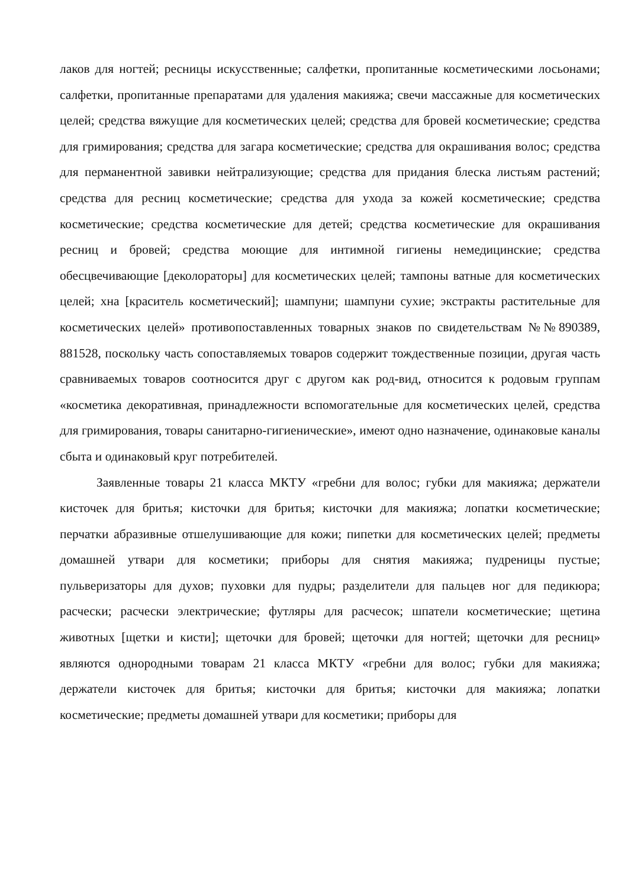лаков для ногтей; ресницы искусственные; салфетки, пропитанные косметическими лосьонами; салфетки, пропитанные препаратами для удаления макияжа; свечи массажные для косметических целей; средства вяжущие для косметических целей; средства для бровей косметические; средства для гримирования; средства для загара косметические; средства для окрашивания волос; средства для перманентной завивки нейтрализующие; средства для придания блеска листьям растений; средства для ресниц косметические; средства для ухода за кожей косметические; средства косметические; средства косметические для детей; средства косметические для окрашивания ресниц и бровей; средства моющие для интимной гигиены немедицинские; средства обесцвечивающие [деколораторы] для косметических целей; тампоны ватные для косметических целей; хна [краситель косметический]; шампуни; шампуни сухие; экстракты растительные для косметических целей» противопоставленных товарных знаков по свидетельствам №№890389, 881528, поскольку часть сопоставляемых товаров содержит тождественные позиции, другая часть сравниваемых товаров соотносится друг с другом как род-вид, относится к родовым группам «косметика декоративная, принадлежности вспомогательные для косметических целей, средства для гримирования, товары санитарно-гигиенические», имеют одно назначение, одинаковые каналы сбыта и одинаковый круг потребителей.
Заявленные товары 21 класса МКТУ «гребни для волос; губки для макияжа; держатели кисточек для бритья; кисточки для бритья; кисточки для макияжа; лопатки косметические; перчатки абразивные отшелушивающие для кожи; пипетки для косметических целей; предметы домашней утвари для косметики; приборы для снятия макияжа; пудреницы пустые; пульверизаторы для духов; пуховки для пудры; разделители для пальцев ног для педикюра; расчески; расчески электрические; футляры для расчесок; шпатели косметические; щетина животных [щетки и кисти]; щеточки для бровей; щеточки для ногтей; щеточки для ресниц» являются однородными товарам 21 класса МКТУ «гребни для волос; губки для макияжа; держатели кисточек для бритья; кисточки для бритья; кисточки для макияжа; лопатки косметические; предметы домашней утвари для косметики; приборы для